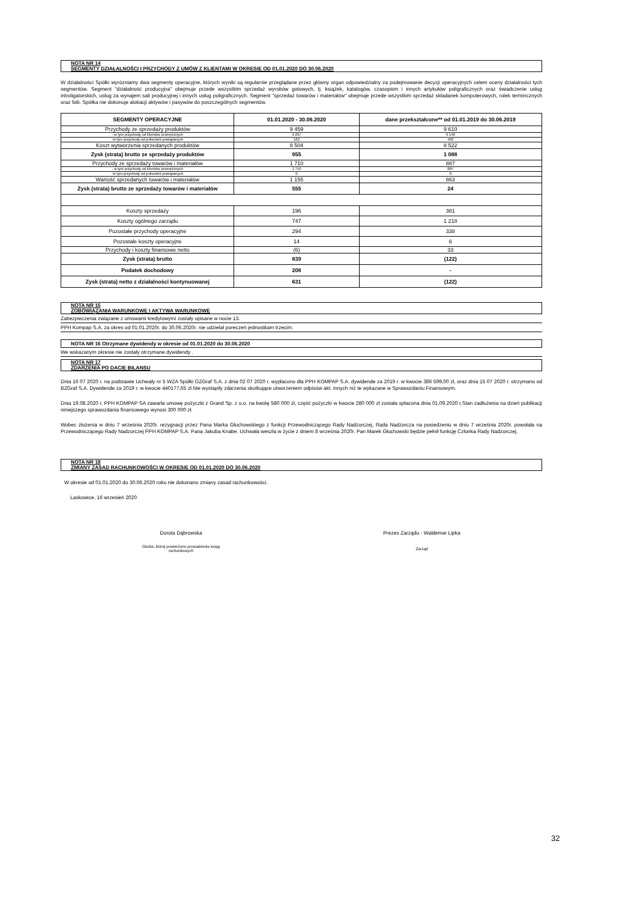NOTA NR 14
SEGMENTY DZIAŁALNOŚCI I PRZYCHODY Z UMÓW Z KLIENTAMI W OKRESIE OD 01.01.2020 DO 30.06.2020
W działalności Spółki wyrózniamy dwa segmenty operacyjne, których wyniki są regularnie przeglądane przez główny organ odpowiedzialny za podejmowanie decyzji operacyjnych celem oceny działalności tych segmentów. Segment "działalność producyjna" obejmuje przede wszystkim sprzedaż wyrobów gotowych, tj. książek, katalogów, czasopism i innych artykułów poligraficznych oraz świadczenie usług introligatorskich, usług za wynajem sali producyjnej i innych usług poligraficznych. Segment "sprzedaż towarów i materiałów" obejmuje przede wszystkim sprzedaż składanek komputerowych, rolek termincznych oraz folii. Spółka nie dokonuje alokacji aktywów i pasywów do poszczególnych segmentów.
| SEGMENTY OPERACYJNE | 01.01.2020 - 30.06.2020 | dane przekształcone** od 01.01.2019 do 30.06.2019 |
| --- | --- | --- |
| Przychody ze sprzedaży produktów | 9 459 | 9 610 |
| - w tym przychody od klientów zewnętrznych | 9 297 | 9 148 |
| -w tym przychody od jednostek powiązanych | 162 | 462 |
| Koszt wytworzenia sprzedanych produktów | 8 504 | 8 522 |
| Zysk (strata) brutto ze sprzedaży produktów | 955 | 1 088 |
| Przychody ze sprzedaży towarów i materiałów | 1 710 | 887 |
| - w tym przychody od klientów zewnętrznych | 1 710 | 887 |
| -w tym przychody od jednostek powiązanych | 0 | 0 |
| Wartość sprzedanych towarów i materiałów | 1 155 | 863 |
| Zysk (strata) brutto ze sprzedaży towarów i materiałów | 555 | 24 |
| Koszty sprzedaży | 196 | 381 |
| Koszty ogólnego zarządu | 747 | 1 218 |
| Pozostałe przychody operacyjne | 294 | 338 |
| Pozostałe koszty operacyjne | 14 | 6 |
| Przychody i koszty finansowe netto | (6) | 33 |
| Zysk (strata) brutto | 839 | (122) |
| Podatek dochodowy | 208 | - |
| Zysk (strata) netto z działalności kontynuowanej | 631 | (122) |
NOTA NR 15
ZOBOWIĄZANIA WARUNKOWE I AKTYWA WARUNKOWE
Zabezpieczenia związane z umowami kredytowymi zostały opisane w nocie 13.
PPH Kompap S.A. za okres od 01.01.2020r. do 30.06.2020r. nie udzielał poreczeń jednostkam trzecim.
NOTA NR 16 Otrzymane dywidendy w okresie od 01.01.2020 do 30.06.2020
We wskazanym okresie nie zostały otrzymane dywidendy .
NOTA NR 17
ZDARZENIA PO DACIE BILANSU
Dnia 16 07 2020 r. na podstawie Uchwały nr 5 WZA Spółki OZGraf S.A. z dnia 02 07 2020 r. wypłacono dla PPH KOMPAP S.A. dywidende za 2019 r. w kwocie 386 599,00 zł, oraz dnia 15 07 2020 r. otrzymano od BZGraf S.A. Dywidende za 2019 r. w kwocie 440177,65 zł.Nie wystapiły zdarzenia skutkujące utworzeniem odpisów akt. innych niż te wykazane w Sprawozdaniu Finansowym.
Dnia 19.08.2020 r. PPH KOMPAP SA zawarła umowę pożyczki z Grand Sp. z o.o. na kwotę 580 000 zł, część pożyczki w kwocie 280 000 zł została spłacona dnia 01.09.2020 r.Stan zadłużenia na dzień publikacji niniejszego sprawozdania finansowego wynosi 300 000 zł.
Wobec złożenia w dniu 7 września 2020r. rezygnacji przez Pana Marka Głuchowskiego z funkcji Przewodniczącego Rady Nadzorczej, Rada Nadzorcza na posiedzeniu w dniu 7 września 2020r. powołała na Przewodniczącego Rady Nadzorczej PPH KOMPAP S.A. Pana Jakuba Knabe. Uchwała weszła w życie z dniem 8 września 2020r. Pan Marek Głuchowski będzie pełnił funkcję Członka Rady Nadzorczej.
NOTA NR 18
ZMIANY ZASAD RACHUNKOWOŚCI W OKRESIE OD 01.01.2020 DO 30.06.2020
W okresie od 01.01.2020 do 30.06.2020 roku nie dokonano zmiany zasad rachunkowości.
Laskowice, 16 wrzesień 2020
Dorota Dąbrowska
Osoba, której powierzono prowadzenie ksiąg
rachunkowych
Prezes Zarządu - Waldemar Lipka
Zarząd
32